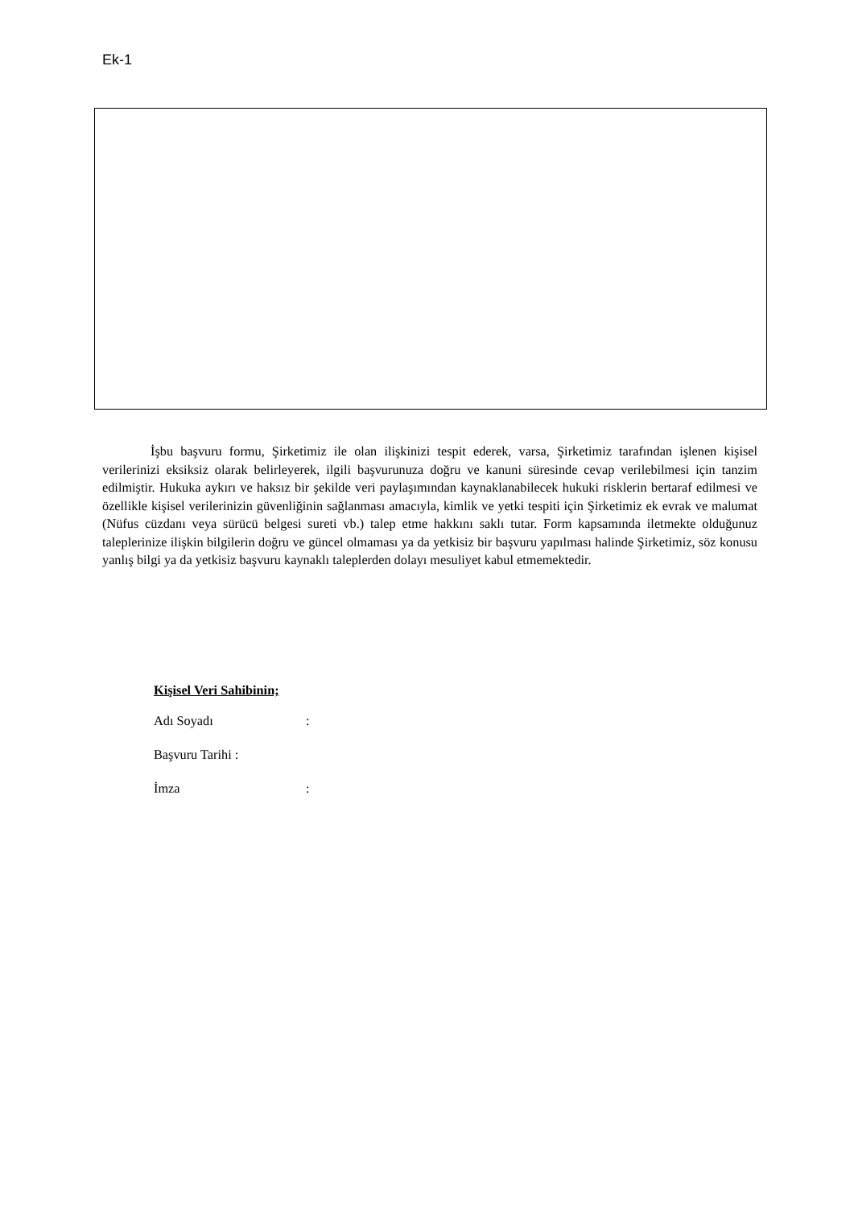Ek-1
İşbu başvuru formu, Şirketimiz ile olan ilişkinizi tespit ederek, varsa, Şirketimiz tarafından işlenen kişisel verilerinizi eksiksiz olarak belirleyerek, ilgili başvurunuza doğru ve kanuni süresinde cevap verilebilmesi için tanzim edilmiştir. Hukuka aykırı ve haksız bir şekilde veri paylaşımından kaynaklanabilecek hukuki risklerin bertaraf edilmesi ve özellikle kişisel verilerinizin güvenliğinin sağlanması amacıyla, kimlik ve yetki tespiti için Şirketimiz ek evrak ve malumat (Nüfus cüzdanı veya sürücü belgesi sureti vb.) talep etme hakkını saklı tutar. Form kapsamında iletmekte olduğunuz taleplerinize ilişkin bilgilerin doğru ve güncel olmaması ya da yetkisiz bir başvuru yapılması halinde Şirketimiz, söz konusu yanlış bilgi ya da yetkisiz başvuru kaynaklı taleplerden dolayı mesuliyet kabul etmemektedir.
Kişisel Veri Sahibinin;
Adı Soyadı:
Başvuru Tarihi :
İmza: